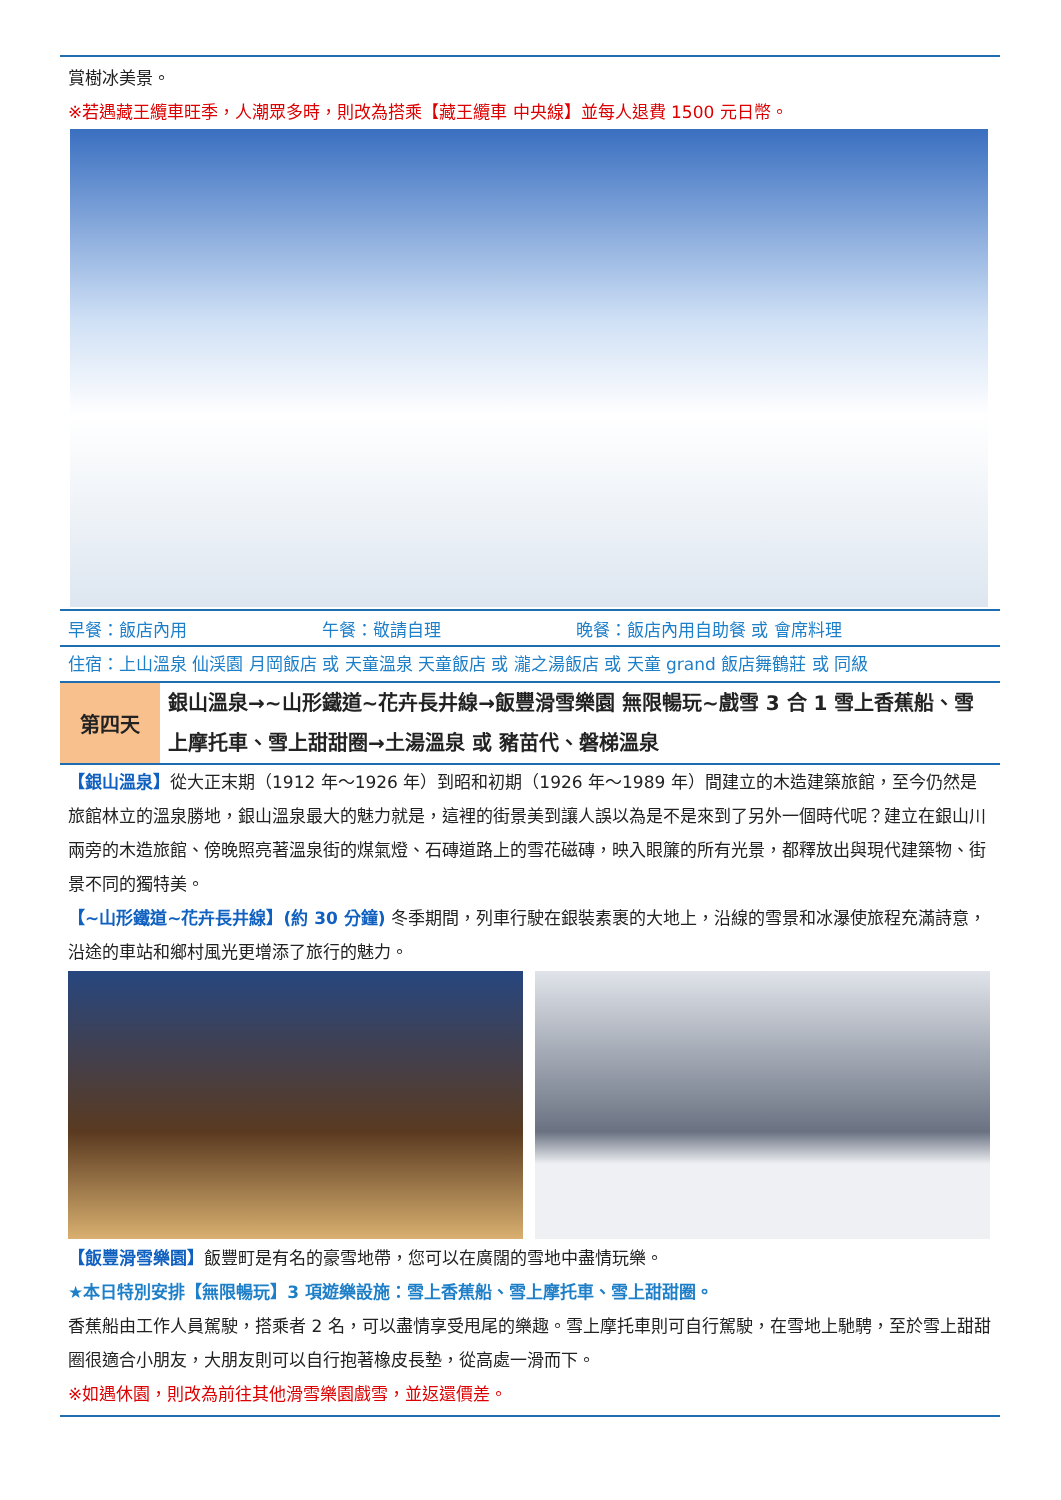賞樹冰美景。
※若遇藏王纜車旺季，人潮眾多時，則改為搭乘【藏王纜車 中央線】並每人退費 1500 元日幣。
| 早餐：飯店內用 | 午餐：敬請自理 | 晚餐：飯店內用自助餐 或 會席料理 |
住宿：上山溫泉 仙渓園 月岡飯店 或 天童溫泉 天童飯店 或 瀧之湯飯店 或 天童 grand 飯店舞鶴莊 或 同級
| 第四天 | 銀山溫泉→~山形鐵道~花卉長井線→飯豐滑雪樂園 無限暢玩~戲雪 3 合 1 雪上香蕉船、雪上摩托車、雪上甜甜圈→土湯溫泉 或 豬苗代、磐梯溫泉 |
【銀山溫泉】從大正末期（1912 年～1926 年）到昭和初期（1926 年～1989 年）間建立的木造建築旅館，至今仍然是旅館林立的溫泉勝地，銀山溫泉最大的魅力就是，這裡的街景美到讓人誤以為是不是來到了另外一個時代呢？建立在銀山川兩旁的木造旅館、傍晚照亮著溫泉街的煤氣燈、石磚道路上的雪花磁磚，映入眼簾的所有光景，都釋放出與現代建築物、街景不同的獨特美。
【~山形鐵道~花卉長井線】(約 30 分鐘) 冬季期間，列車行駛在銀裝素裹的大地上，沿線的雪景和冰瀑使旅程充滿詩意，沿途的車站和鄉村風光更增添了旅行的魅力。
【飯豐滑雪樂園】飯豐町是有名的豪雪地帶，您可以在廣闊的雪地中盡情玩樂。
★本日特別安排【無限暢玩】3 項遊樂設施：雪上香蕉船、雪上摩托車、雪上甜甜圈。
香蕉船由工作人員駕駛，搭乘者 2 名，可以盡情享受甩尾的樂趣。雪上摩托車則可自行駕駛，在雪地上馳騁，至於雪上甜甜圈很適合小朋友，大朋友則可以自行抱著橡皮長墊，從高處一滑而下。
※如遇休園，則改為前往其他滑雪樂園戲雪，並返還價差。